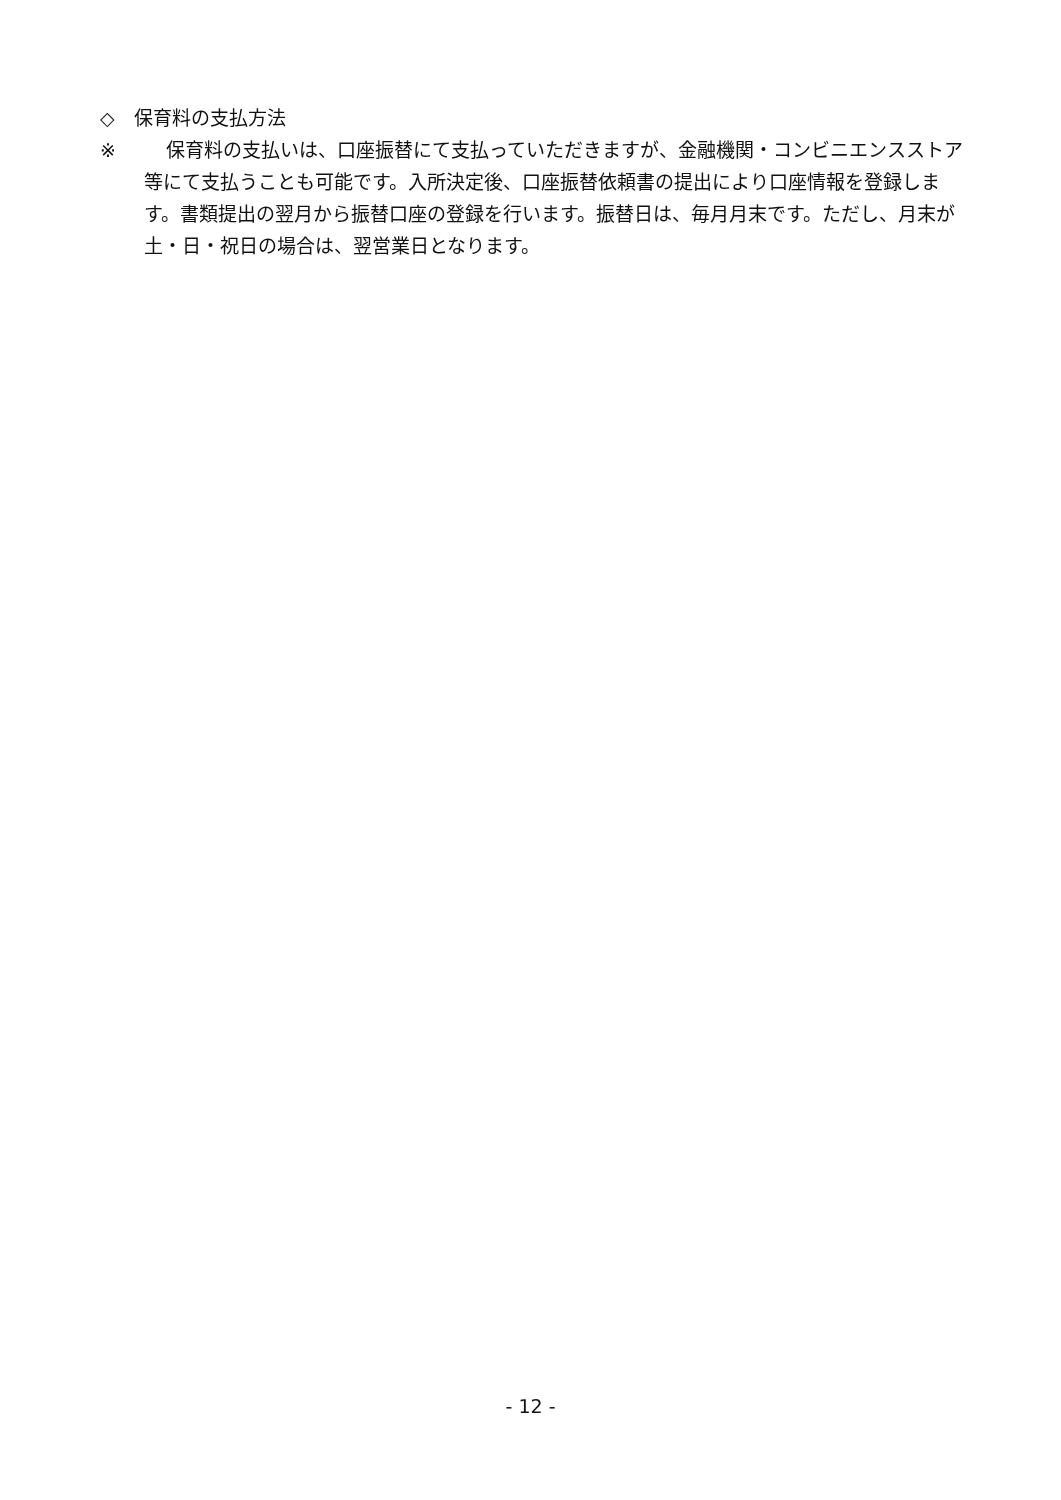◇　保育料の支払方法
※ 保育料の支払いは、口座振替にて支払っていただきますが、金融機関・コンビニエンスストア等にて支払うことも可能です。入所決定後、口座振替依頼書の提出により口座情報を登録します。書類提出の翌月から振替口座の登録を行います。振替日は、毎月月末です。ただし、月末が土・日・祝日の場合は、翌営業日となります。
- 12 -